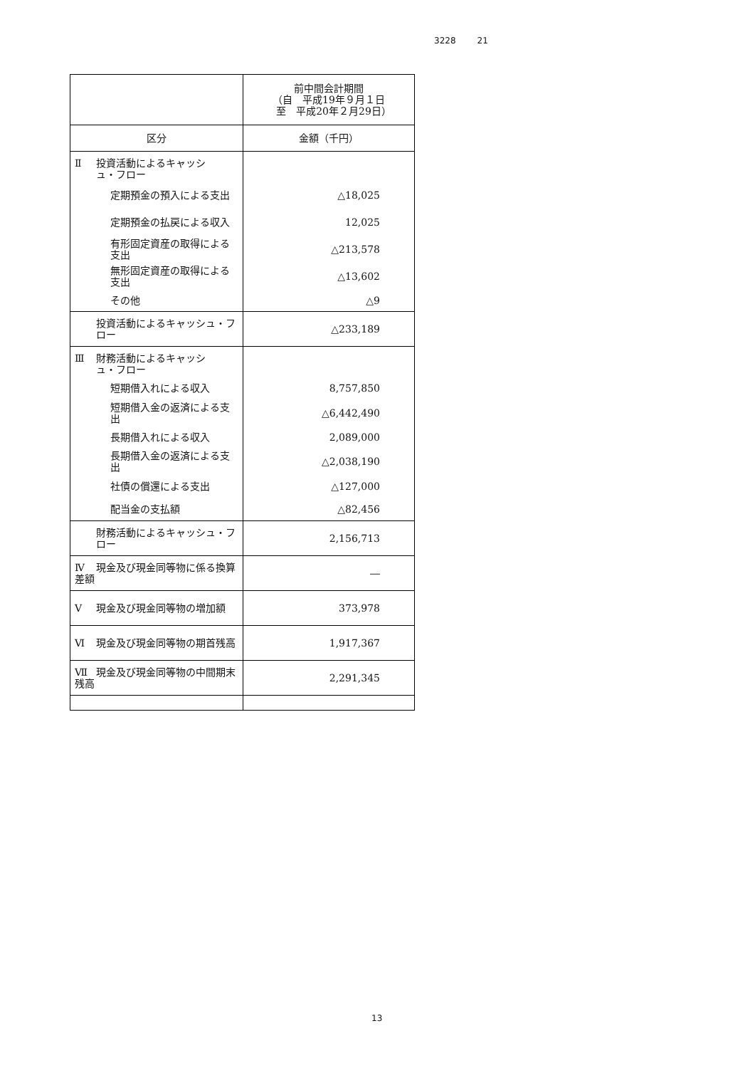3228 21
| | 前中間会計期間 （自 平成19年９月１日 至 平成20年２月29日） |
| --- | --- |
| 区分 | 金額（千円） |
| Ⅱ 投資活動によるキャッシ ュ・フロー | |
| 定期預金の預入による支出 | △18,025 |
| 定期預金の払戻による収入 | 12,025 |
| 有形固定資産の取得による支出 | △213,578 |
| 無形固定資産の取得による支出 | △13,602 |
| その他 | △9 |
| 投資活動によるキャッシュ・フロー | △233,189 |
| Ⅲ 財務活動によるキャッシ ュ・フロー | |
| 短期借入れによる収入 | 8,757,850 |
| 短期借入金の返済による支出 | △6,442,490 |
| 長期借入れによる収入 | 2,089,000 |
| 長期借入金の返済による支出 | △2,038,190 |
| 社債の償還による支出 | △127,000 |
| 配当金の支払額 | △82,456 |
| 財務活動によるキャッシュ・フロー | 2,156,713 |
| Ⅳ 現金及び現金同等物に係る換算差額 | ― |
| Ⅴ 現金及び現金同等物の増加額 | 373,978 |
| Ⅵ 現金及び現金同等物の期首残高 | 1,917,367 |
| Ⅶ 現金及び現金同等物の中間期末残高 | 2,291,345 |
13